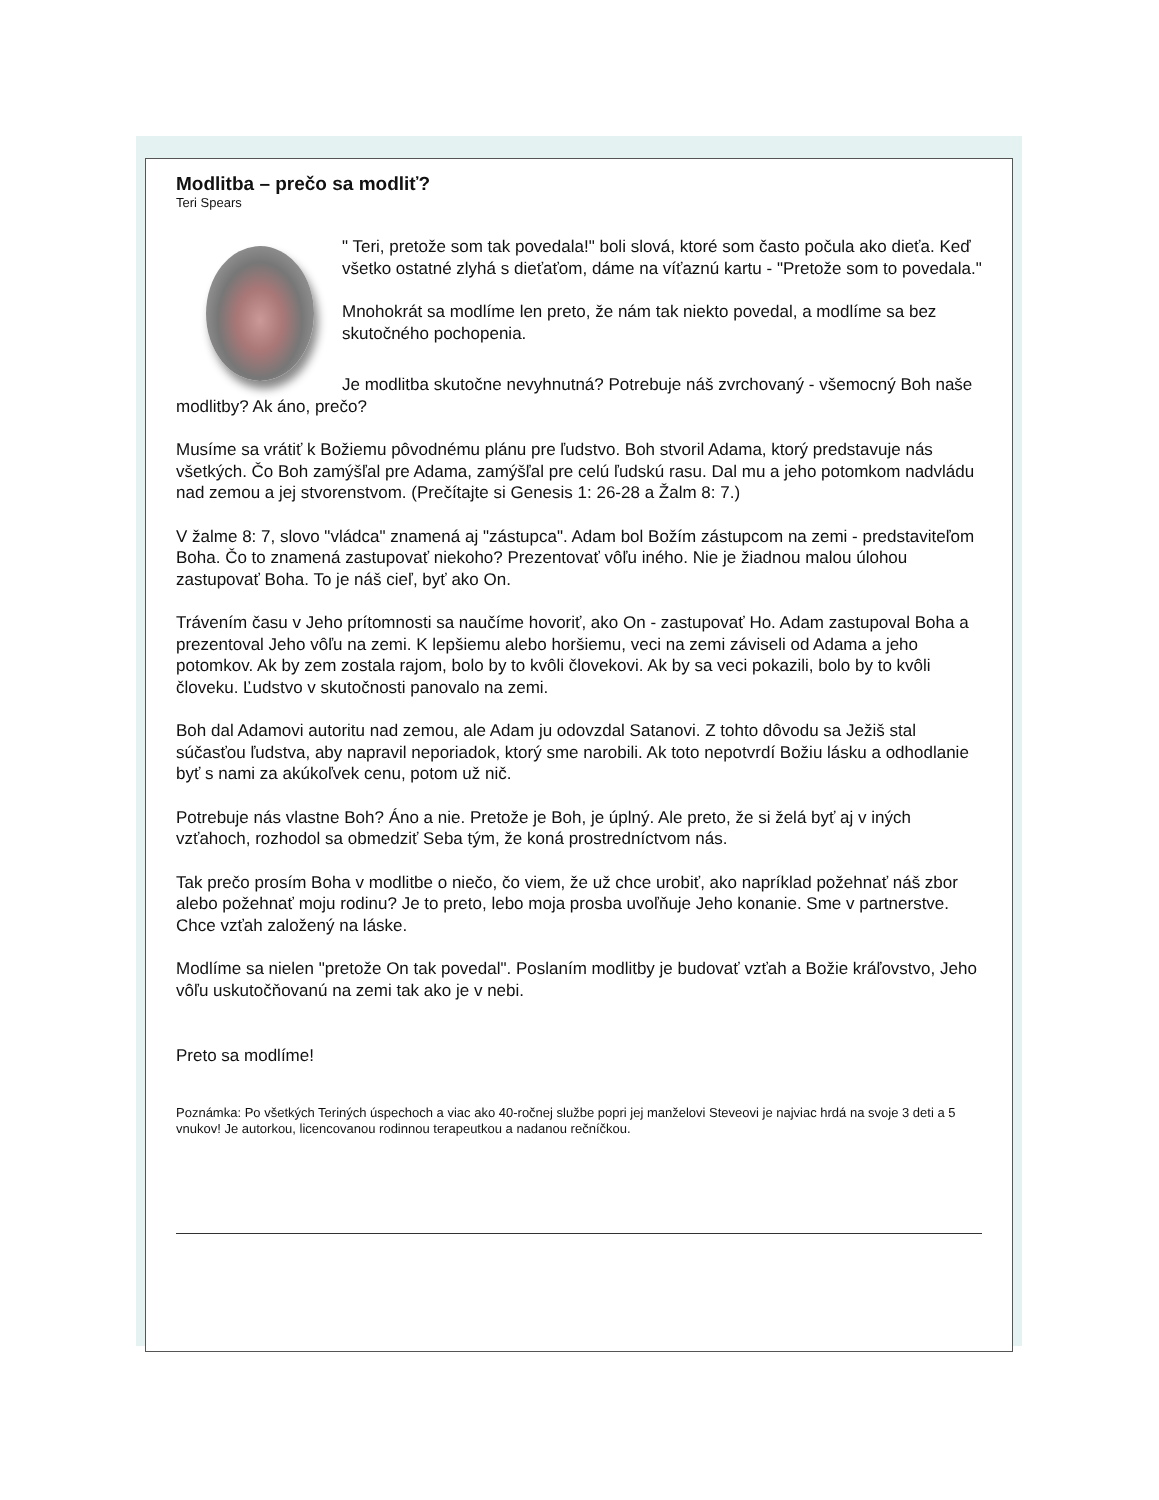Modlitba – prečo sa modliť?
Teri Spears
" Teri, pretože som tak povedala!" boli slová, ktoré som často počula ako dieťa. Keď všetko ostatné zlyhá s dieťaťom, dáme na víťaznú kartu - "Pretože som to povedala."
Mnohokrát sa modlíme len preto, že nám tak niekto povedal, a modlíme sa bez skutočného pochopenia.
Je modlitba skutočne nevyhnutná? Potrebuje náš zvrchovaný - všemocný Boh naše modlitby? Ak áno, prečo?
Musíme sa vrátiť k Božiemu pôvodnému plánu pre ľudstvo. Boh stvoril Adama, ktorý predstavuje nás všetkých. Čo Boh zamýšľal pre Adama, zamýšľal pre celú ľudskú rasu. Dal mu a jeho potomkom nadvládu nad zemou a jej stvorenstvom. (Prečítajte si Genesis 1: 26-28 a Žalm 8: 7.)
V žalme 8: 7, slovo "vládca" znamená aj "zástupca". Adam bol Božím zástupcom na zemi - predstaviteľom Boha. Čo to znamená zastupovať niekoho? Prezentovať vôľu iného. Nie je žiadnou malou úlohou zastupovať Boha. To je náš cieľ, byť ako On.
Trávením času v Jeho prítomnosti sa naučíme hovoriť, ako On - zastupovať Ho. Adam zastupoval Boha a prezentoval Jeho vôľu na zemi. K lepšiemu alebo horšiemu, veci na zemi záviseli od Adama a jeho potomkov. Ak by zem zostala rajom, bolo by to kvôli človekovi. Ak by sa veci pokazili, bolo by to kvôli človeku. Ľudstvo v skutočnosti panovalo na zemi.
Boh dal Adamovi autoritu nad zemou, ale Adam ju odovzdal Satanovi. Z tohto dôvodu sa Ježiš stal súčasťou ľudstva, aby napravil neporiadok, ktorý sme narobili. Ak toto nepotvrdí Božiu lásku a odhodlanie byť s nami za akúkoľvek cenu, potom už nič.
Potrebuje nás vlastne Boh? Áno a nie. Pretože je Boh, je úplný. Ale preto, že si želá byť aj v iných vzťahoch, rozhodol sa obmedziť Seba tým, že koná prostredníctvom nás.
Tak prečo prosím Boha v modlitbe o niečo, čo viem, že už chce urobiť, ako napríklad požehnať náš zbor alebo požehnať moju rodinu? Je to preto, lebo moja prosba uvoľňuje Jeho konanie. Sme v partnerstve. Chce vzťah založený na láske.
Modlíme sa nielen "pretože On tak povedal". Poslaním modlitby je budovať vzťah a Božie kráľovstvo, Jeho vôľu uskutočňovanú na zemi tak ako je v nebi.
Preto sa modlíme!
Poznámka: Po všetkých Teriných úspechoch a viac ako 40-ročnej službe popri jej manželovi Steveovi je najviac hrdá na svoje 3 deti a 5 vnukov! Je autorkou, licencovanou rodinnou terapeutkou a nadanou rečníčkou.